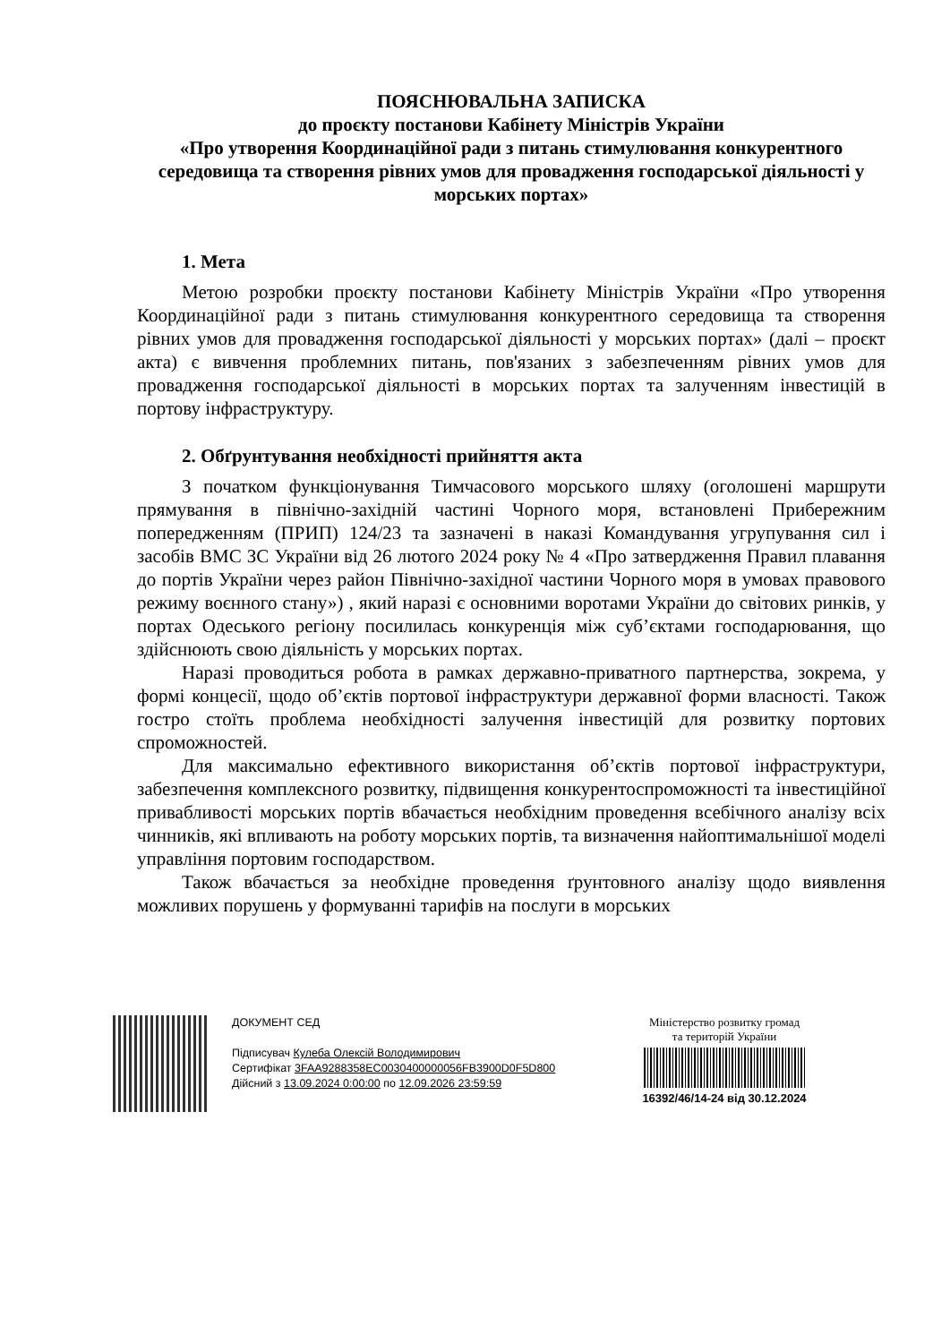ПОЯСНЮВАЛЬНА ЗАПИСКА
до проєкту постанови Кабінету Міністрів України
«Про утворення Координаційної ради з питань стимулювання конкурентного середовища та створення рівних умов для провадження господарської діяльності у морських портах»
1. Мета
Метою розробки проєкту постанови Кабінету Міністрів України «Про утворення Координаційної ради з питань стимулювання конкурентного середовища та створення рівних умов для провадження господарської діяльності у морських портах» (далі – проєкт акта) є вивчення проблемних питань, пов'язаних з забезпеченням рівних умов для провадження господарської діяльності в морських портах та залученням інвестицій в портову інфраструктуру.
2. Обґрунтування необхідності прийняття акта
З початком функціонування Тимчасового морського шляху (оголошені маршрути прямування в північно-західній частині Чорного моря, встановлені Прибережним попередженням (ПРИП) 124/23 та зазначені в наказі Командування угрупування сил і засобів ВМС ЗС України від 26 лютого 2024 року № 4 «Про затвердження Правил плавання до портів України через район Північно-західної частини Чорного моря в умовах правового режиму воєнного стану») , який наразі є основними воротами України до світових ринків, у портах Одеського регіону посилилась конкуренція між суб’єктами господарювання, що здійснюють свою діяльність у морських портах.
Наразі проводиться робота в рамках державно-приватного партнерства, зокрема, у формі концесії, щодо об’єктів портової інфраструктури державної форми власності. Також гостро стоїть проблема необхідності залучення інвестицій для розвитку портових спроможностей.
Для максимально ефективного використання об’єктів портової інфраструктури, забезпечення комплексного розвитку, підвищення конкурентоспроможності та інвестиційної привабливості морських портів вбачається необхідним проведення всебічного аналізу всіх чинників, які впливають на роботу морських портів, та визначення найоптимальнішої моделі управління портовим господарством.
Також вбачається за необхідне проведення ґрунтовного аналізу щодо виявлення можливих порушень у формуванні тарифів на послуги в морських
ДОКУМЕНТ СЕД
Підписувач Кулеба Олексій Володимирович
Сертифікат 3FAA9288358EC0030400000056FB3900D0F5D800
Дійсний з 13.09.2024 0:00:00 по 12.09.2026 23:59:59
Міністерство розвитку громад
та територій України
16392/46/14-24 від 30.12.2024